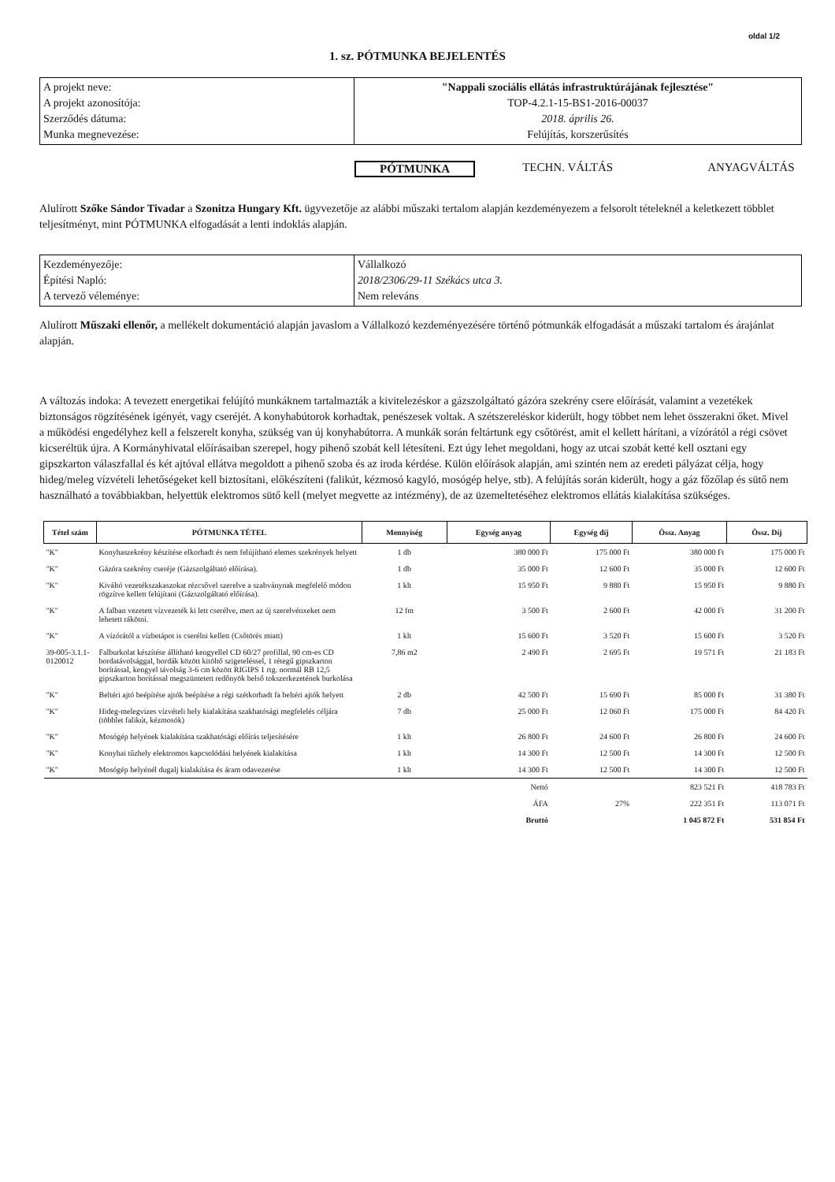oldal 1/2
1. sz. PÓTMUNKA BEJELENTÉS
| A projekt neve: A projekt azonosítója: Szerződés dátuma: Munka megnevezése: | "Nappali szociális ellátás infrastruktúrájának fejlesztése" TOP-4.2.1-15-BS1-2016-00037 2018. április 26. Felújítás, korszerűsítés |
PÓTMUNKA TECHN. VÁLTÁS ANYAGVÁLTÁS
Alulírott Szőke Sándor Tivadar a Szonitza Hungary Kft. ügyvezetője az alábbi műszaki tertalom alapján kezdeményezem a felsorolt tételeknél a keletkezett többlet teljesítményt, mint PÓTMUNKA elfogadását a lenti indoklás alapján.
| Kezdeményezője: Építési Napló: A tervező véleménye: | Vállalkozó 2018/2306/29-11 Székács utca 3. Nem releváns |
Alulírott Műszaki ellenőr, a mellékelt dokumentáció alapján javaslom a Vállalkozó kezdeményezésére történő pótmunkák elfogadását a műszaki tartalom és árajánlat alapján.
A változás indoka: A tevezett energetikai felújító munkáknem tartalmazták a kivitelezéskor a gázszolgáltató gázóra szekrény csere előírását, valamint a vezetékek biztonságos rögzítésének igényét, vagy cseréjét. A konyhabútorok korhadtak, penészesek voltak. A szétszereléskor kiderült, hogy többet nem lehet összerakni őket. Mivel a működési engedélyhez kell a felszerelt konyha, szükség van új konyhabútorra. A munkák során feltártunk egy csőtörést, amit el kellett hárítani, a vízórától a régi csövet kicseréltük újra. A Kormányhivatal előírásaiban szerepel, hogy pihenő szobát kell létesíteni. Ezt úgy lehet megoldani, hogy az utcai szobát ketté kell osztani egy gipszkarton válaszfallal és két ajtóval ellátva megoldott a pihenő szoba és az iroda kérdése. Külön előírások alapján, ami szintén nem az eredeti pályázat célja, hogy hideg/meleg vízvételi lehetőségeket kell biztosítani, előkészíteni (falikút, kézmosó kagyló, mosógép helye, stb). A felújítás során kiderült, hogy a gáz főzőlap és sütő nem használható a továbbiakban, helyettük elektromos sütő kell (melyet megvette az intézmény), de az üzemeltetéséhez elektromos ellátás kialakítása szükséges.
| Tétel szám | PÓTMUNKA TÉTEL | Mennyiség | Egység anyag | Egység díj | Össz. Anyag | Össz. Díj |
| --- | --- | --- | --- | --- | --- | --- |
| "K" | Konyhaszekrény készítése elkorhadt és nem felújítható elemes szekrények helyett | 1 db | 380 000 Ft | 175 000 Ft | 380 000 Ft | 175 000 Ft |
| "K" | Gázóra szekrény cseréje (Gázszolgáltató előírása). | 1 db | 35 000 Ft | 12 600 Ft | 35 000 Ft | 12 600 Ft |
| "K" | Kiváltó vezetékszakaszokat rézcsővel szerelve a szabványnak megfelelő módon rögzítve kellett felújítani (Gázszolgáltató előírása). | 1 klt | 15 950 Ft | 9 880 Ft | 15 950 Ft | 9 880 Ft |
| "K" | A falban vezetett vízvezeték ki lett cserélve, mert az új szerelvénxeket nem lehetett rákötni. | 12 fm | 3 500 Ft | 2 600 Ft | 42 000 Ft | 31 200 Ft |
| "K" | A vízórától a vízbetápot is cserélni kellett (Csőtörés miatt) | 1 klt | 15 600 Ft | 3 520 Ft | 15 600 Ft | 3 520 Ft |
| 39-005-3.1.1-0120012 | Falburkolat készítése állítható kengyellel CD 60/27 profillal, 90 cm-es CD bordatávolsággal, bordák között kitöltő szigeteléssel, 1 rétegű gipszkarton borítással, kengyel távolság 3-6 cm között RIGIPS 1 rtg. normál RB 12,5 gipszkarton borítással megszüntetett redőnyök belső tokszerkezetének burkolása | 7,86 m2 | 2 490 Ft | 2 695 Ft | 19 571 Ft | 21 183 Ft |
| "K" | Beltéri ajtó beépítése ajtók beépítése a régi szétkorhadt fa beltéri ajtók helyett | 2 db | 42 500 Ft | 15 690 Ft | 85 000 Ft | 31 380 Ft |
| "K" | Hideg-melegvizes vízvételi hely kialakítása szakhatósági megfelelés céljára (többlet falikút, kézmosók) | 7 db | 25 000 Ft | 12 060 Ft | 175 000 Ft | 84 420 Ft |
| "K" | Mosógép helyének kialakítása szakhatósági előírás teljesítésére | 1 klt | 26 800 Ft | 24 600 Ft | 26 800 Ft | 24 600 Ft |
| "K" | Konyhai tűzhely elektromos kapcsolódási helyének kialakítása | 1 klt | 14 300 Ft | 12 500 Ft | 14 300 Ft | 12 500 Ft |
| "K" | Mosógép helyénél dugalj kialakítása és áram odavezetése | 1 klt | 14 300 Ft | 12 500 Ft | 14 300 Ft | 12 500 Ft |
| | | | Nettó | | 823 521 Ft | 418 783 Ft |
| | | | ÁFA | 27% | 222 351 Ft | 113 071 Ft |
| | | | Bruttó | | 1 045 872 Ft | 531 854 Ft |